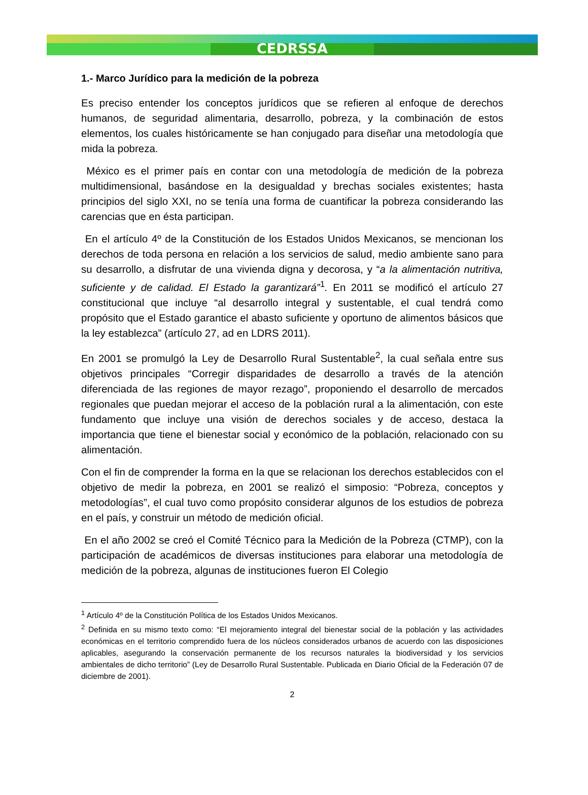CEDRSSA
1.- Marco Jurídico para la medición de la pobreza
Es preciso entender los conceptos jurídicos que se refieren al enfoque de derechos humanos, de seguridad alimentaria, desarrollo, pobreza, y la combinación de estos elementos, los cuales históricamente se han conjugado para diseñar una metodología que mida la pobreza.
México es el primer país en contar con una metodología de medición de la pobreza multidimensional, basándose en la desigualdad y brechas sociales existentes; hasta principios del siglo XXI, no se tenía una forma de cuantificar la pobreza considerando las carencias que en ésta participan.
En el artículo 4º de la Constitución de los Estados Unidos Mexicanos, se mencionan los derechos de toda persona en relación a los servicios de salud, medio ambiente sano para su desarrollo, a disfrutar de una vivienda digna y decorosa, y “a la alimentación nutritiva, suficiente y de calidad. El Estado la garantizará”<sup>1</sup>. En 2011 se modificó el artículo 27 constitucional que incluye “al desarrollo integral y sustentable, el cual tendrá como propósito que el Estado garantice el abasto suficiente y oportuno de alimentos básicos que la ley establezca” (artículo 27, ad en LDRS 2011).
En 2001 se promulgó la Ley de Desarrollo Rural Sustentable<sup>2</sup>, la cual señala entre sus objetivos principales “Corregir disparidades de desarrollo a través de la atención diferenciada de las regiones de mayor rezago”, proponiendo el desarrollo de mercados regionales que puedan mejorar el acceso de la población rural a la alimentación, con este fundamento que incluye una visión de derechos sociales y de acceso, destaca la importancia que tiene el bienestar social y económico de la población, relacionado con su alimentación.
Con el fin de comprender la forma en la que se relacionan los derechos establecidos con el objetivo de medir la pobreza, en 2001 se realizó el simposio: “Pobreza, conceptos y metodologías”, el cual tuvo como propósito considerar algunos de los estudios de pobreza en el país, y construir un método de medición oficial.
En el año 2002 se creó el Comité Técnico para la Medición de la Pobreza (CTMP), con la participación de académicos de diversas instituciones para elaborar una metodología de medición de la pobreza, algunas de instituciones fueron El Colegio
<sup>1</sup> Artículo 4º de la Constitución Política de los Estados Unidos Mexicanos.
<sup>2</sup> Definida en su mismo texto como: “El mejoramiento integral del bienestar social de la población y las actividades económicas en el territorio comprendido fuera de los núcleos considerados urbanos de acuerdo con las disposiciones aplicables, asegurando la conservación permanente de los recursos naturales la biodiversidad y los servicios ambientales de dicho territorio” (Ley de Desarrollo Rural Sustentable. Publicada en Diario Oficial de la Federación 07 de diciembre de 2001).
2